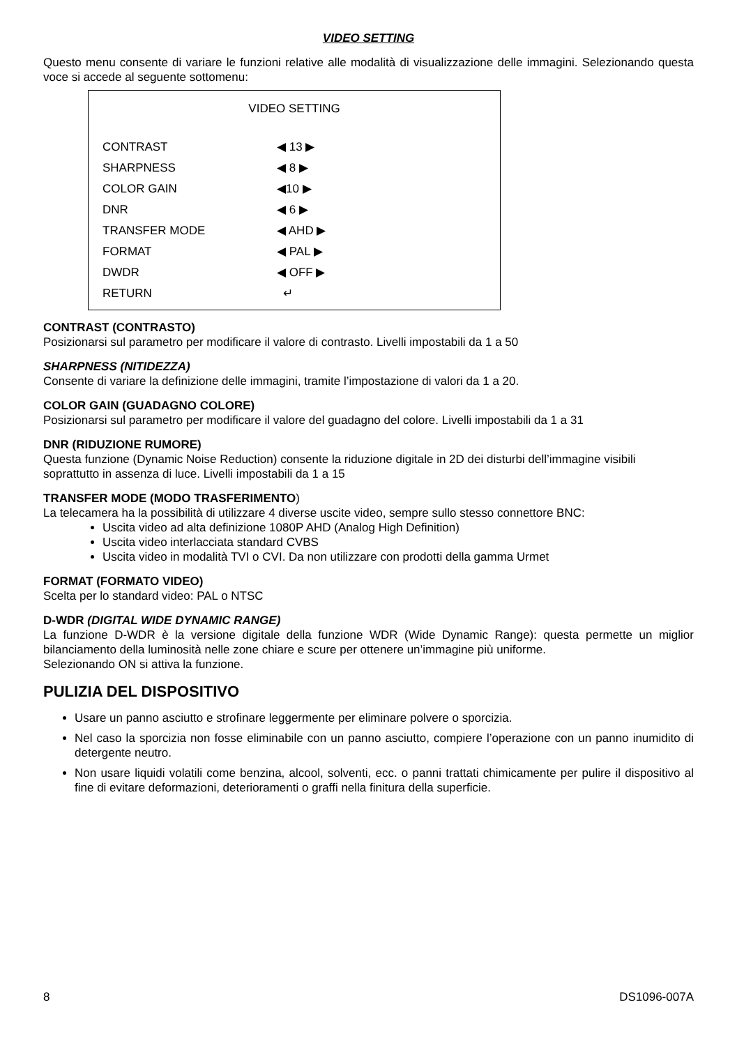VIDEO SETTING
Questo menu consente di variare le funzioni relative alle modalità di visualizzazione delle immagini. Selezionando questa voce si accede al seguente sottomenu:
VIDEO SETTING
CONTRAST ◀ 13 ▶
SHARPNESS ◀ 8 ▶
COLOR GAIN ◀10 ▶
DNR ◀ 6 ▶
TRANSFER MODE ◀ AHD ▶
FORMAT ◀ PAL ▶
DWDR ◀ OFF ▶
RETURN ↵
CONTRAST (CONTRASTO)
Posizionarsi sul parametro per modificare il valore di contrasto. Livelli impostabili da 1 a 50
SHARPNESS (NITIDEZZA)
Consente di variare la definizione delle immagini, tramite l’impostazione di valori da 1 a 20.
COLOR GAIN (GUADAGNO COLORE)
Posizionarsi sul parametro per modificare il valore del guadagno del colore. Livelli impostabili da 1 a 31
DNR (RIDUZIONE RUMORE)
Questa funzione (Dynamic Noise Reduction) consente la riduzione digitale in 2D dei disturbi dell’immagine visibili soprattutto in assenza di luce. Livelli impostabili da 1 a 15
TRANSFER MODE (MODO TRASFERIMENTO)
La telecamera ha la possibilità di utilizzare 4 diverse uscite video, sempre sullo stesso connettore BNC:
Uscita video ad alta definizione 1080P AHD (Analog High Definition)
Uscita video interlacciata standard CVBS
Uscita video in modalità TVI o CVI. Da non utilizzare con prodotti della gamma Urmet
FORMAT (FORMATO VIDEO)
Scelta per lo standard video: PAL o NTSC
D-WDR (DIGITAL WIDE DYNAMIC RANGE)
La funzione D-WDR è la versione digitale della funzione WDR (Wide Dynamic Range): questa permette un miglior bilanciamento della luminosità nelle zone chiare e scure per ottenere un’immagine più uniforme.
Selezionando ON si attiva la funzione.
PULIZIA DEL DISPOSITIVO
Usare un panno asciutto e strofinare leggermente per eliminare polvere o sporcizia.
Nel caso la sporcizia non fosse eliminabile con un panno asciutto, compiere l’operazione con un panno inumidito di detergente neutro.
Non usare liquidi volatili come benzina, alcool, solventi, ecc. o panni trattati chimicamente per pulire il dispositivo al fine di evitare deformazioni, deterioramenti o graffi nella finitura della superficie.
8 DS1096-007A